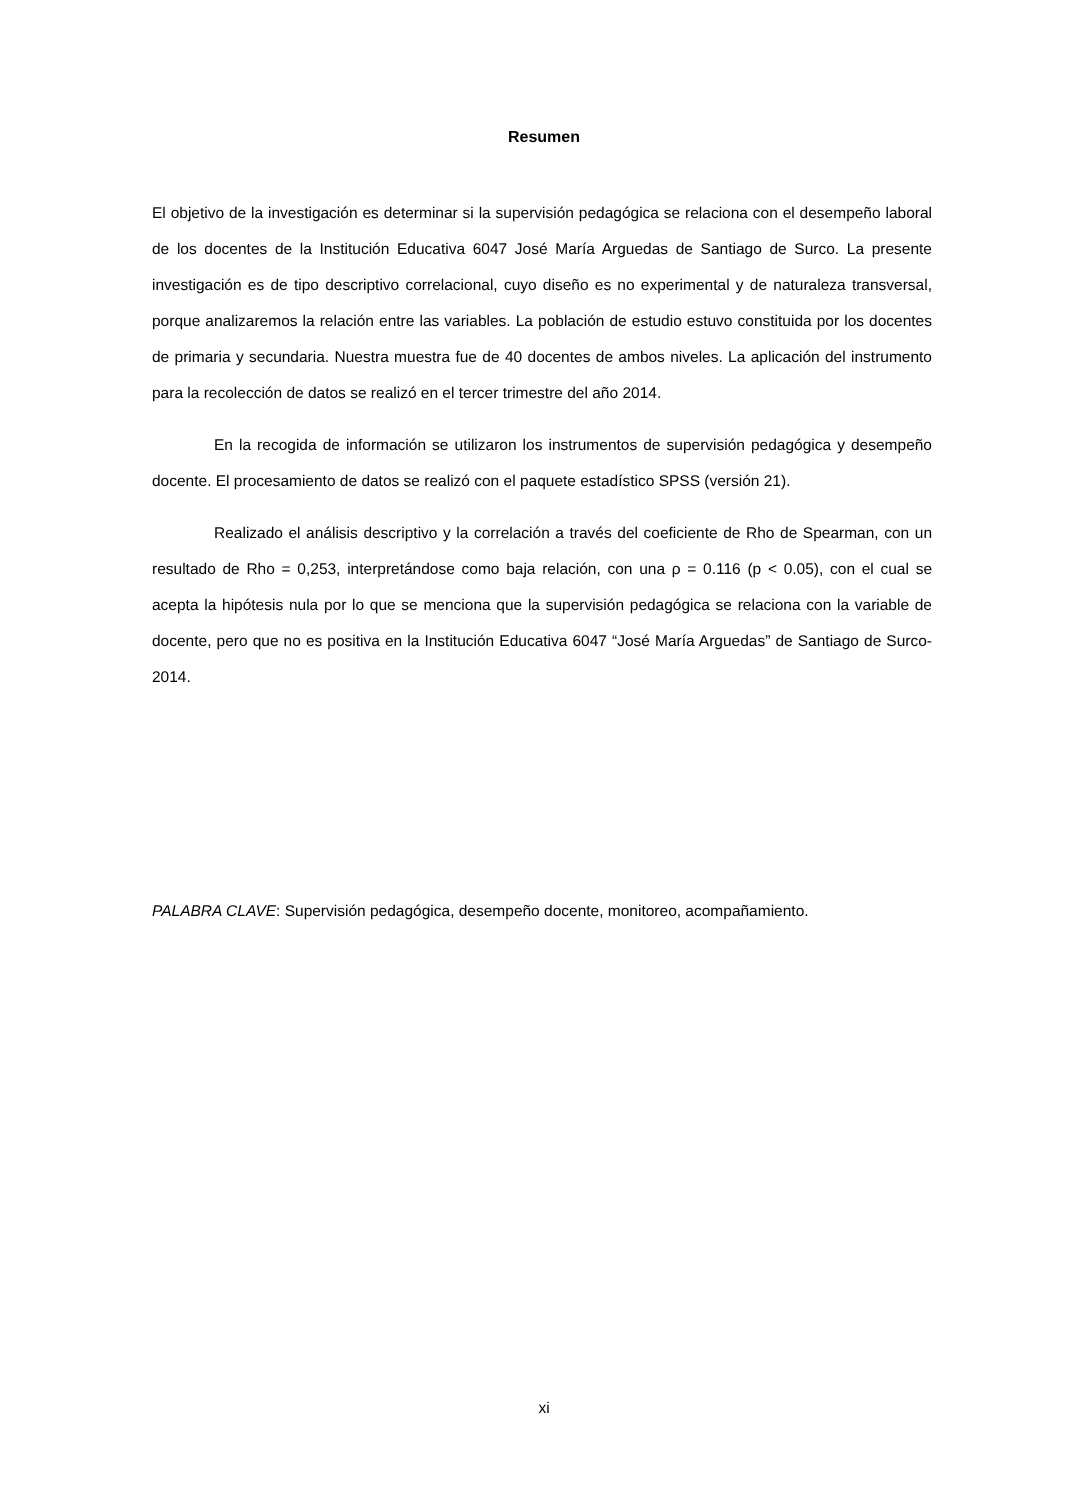Resumen
El objetivo de la investigación es determinar si la supervisión pedagógica se relaciona con el desempeño laboral de los docentes de la Institución Educativa 6047 José María Arguedas de Santiago de Surco. La presente investigación es de tipo descriptivo correlacional, cuyo diseño es no experimental y de naturaleza transversal, porque analizaremos la relación entre las variables. La población de estudio estuvo constituida por los docentes de primaria y secundaria. Nuestra muestra fue de 40 docentes de ambos niveles. La aplicación del instrumento para la recolección de datos se realizó en el tercer trimestre del año 2014.
En la recogida de información se utilizaron los instrumentos de supervisión pedagógica y desempeño docente. El procesamiento de datos se realizó con el paquete estadístico SPSS (versión 21).
Realizado el análisis descriptivo y la correlación a través del coeficiente de Rho de Spearman, con un resultado de Rho = 0,253, interpretándose como baja relación, con una ρ = 0.116 (p < 0.05), con el cual se acepta la hipótesis nula por lo que se menciona que la supervisión pedagógica se relaciona con la variable de docente, pero que no es positiva en la Institución Educativa 6047 “José María Arguedas” de Santiago de Surco- 2014.
PALABRA CLAVE: Supervisión pedagógica, desempeño docente, monitoreo, acompañamiento.
xi